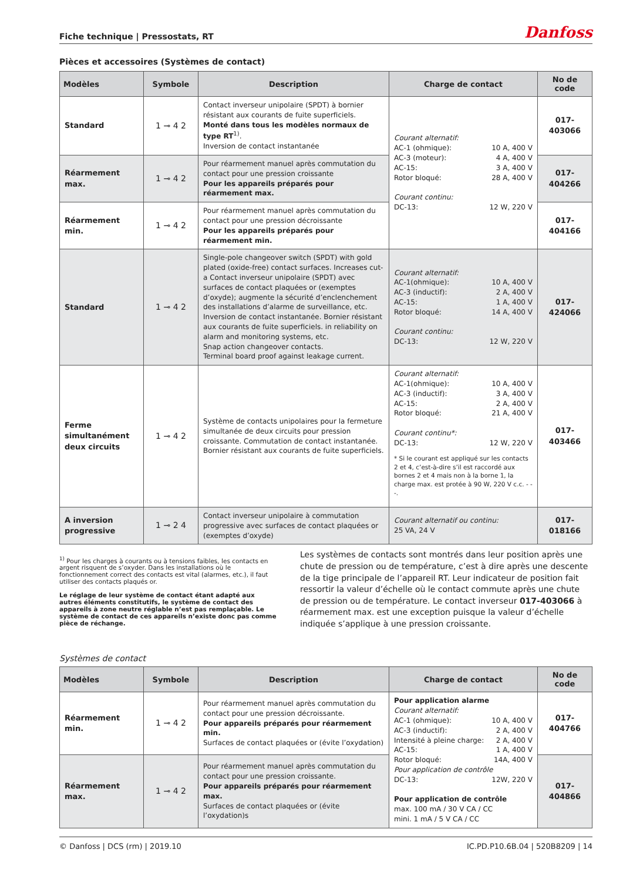Fiche technique | Pressostats, RT Danfoss
Pièces et accessoires (Systèmes de contact)
| Modèles | Symbole | Description | Charge de contact | No de code |
| --- | --- | --- | --- | --- |
| Standard | 1 ⊸ 4 2 | Contact inverseur unipolaire (SPDT) à bornier résistant aux courants de fuite superficiels. Monté dans tous les modèles normaux de type RT<sup>1)</sup>. Inversion de contact instantanée | Courant alternatif: AC-1 (ohmique): 10 A, 400 V AC-3 (moteur): 4 A, 400 V AC-15: 3 A, 400 V Rotor bloqué: 28 A, 400 V Courant continu: DC-13: 12 W, 220 V | 017-403066 |
| Réarmement max. | 1 ⊸ 4 2 | Pour réarmement manuel après commutation du contact pour une pression croissante Pour les appareils préparés pour réarmement max. | | 017-404266 |
| Réarmement min. | 1 ⊸ 4 2 | Pour réarmement manuel après commutation du contact pour une pression décroissante Pour les appareils préparés pour réarmement min. | | 017-404166 |
| Standard | 1 ⊸ 4 2 | Single-pole changeover switch (SPDT) with gold plated (oxide-free) contact surfaces. Increases cut-a Contact inverseur unipolaire (SPDT) avec surfaces de contact plaquées or (exemptes d’oxyde); augmente la sécurité d’enclenchement des installations d’alarme de surveillance, etc. Inversion de contact instantanée. Bornier résistant aux courants de fuite superficiels. in reliability on alarm and monitoring systems, etc. Snap action changeover contacts. Terminal board proof against leakage current. | Courant alternatif: AC-1(ohmique): 10 A, 400 V AC-3 (inductif): 2 A, 400 V AC-15: 1 A, 400 V Rotor bloqué: 14 A, 400 V Courant continu: DC-13: 12 W, 220 V | 017-424066 |
| Ferme simultanément deux circuits | 1 ⊸ 4 2 | Système de contacts unipolaires pour la fermeture simultanée de deux circuits pour pression croissante. Commutation de contact instantanée. Bornier résistant aux courants de fuite superficiels. | Courant alternatif: AC-1(ohmique): 10 A, 400 V AC-3 (inductif): 3 A, 400 V AC-15: 2 A, 400 V Rotor bloqué: 21 A, 400 V Courant continu*: DC-13: 12 W, 220 V * Si le courant est appliqué sur les contacts 2 et 4, c’est-à-dire s’il est raccordé aux bornes 2 et 4 mais non à la borne 1, la charge max. est protée à 90 W, 220 V c.c. - - -. | 017-403466 |
| A inversion progressive | 1 ⊸ 2 4 | Contact inverseur unipolaire à commutation progressive avec surfaces de contact plaquées or (exemptes d’oxyde) | Courant alternatif ou continu: 25 VA, 24 V | 017-018166 |
<sup>1)</sup> Pour les charges à courants ou à tensions faibles, les contacts en argent risquent de s’oxyder. Dans les installations où le fonctionnement correct des contacts est vital (alarmes, etc.), il faut utiliser des contacts plaqués or.
Le réglage de leur système de contact étant adapté aux autres éléments constitutifs, le système de contact des appareils à zone neutre réglable n’est pas remplaçable. Le système de contact de ces appareils n’existe donc pas comme pièce de réchange.
Les systèmes de contacts sont montrés dans leur position après une chute de pression ou de température, c’est à dire après une descente de la tige principale de l’appareil RT. Leur indicateur de position fait ressortir la valeur d’échelle où le contact commute après une chute de pression ou de température. Le contact inverseur 017-403066 à réarmement max. est une exception puisque la valeur d’échelle indiquée s’applique à une pression croissante.
Systèmes de contact
| Modèles | Symbole | Description | Charge de contact | No de code |
| --- | --- | --- | --- | --- |
| Réarmement min. | 1 ⊸ 4 2 | Pour réarmement manuel après commutation du contact pour une pression décroissante. Pour appareils préparés pour réarmement min. Surfaces de contact plaquées or (évite l’oxydation) | Pour application alarme Courant alternatif: AC-1 (ohmique): 10 A, 400 V AC-3 (inductif): 2 A, 400 V Intensité à pleine charge: 2 A, 400 V AC-15: 1 A, 400 V Rotor bloqué: 14A, 400 V Pour application de contrôle DC-13: 12W, 220 V Pour application de contrôle max. 100 mA / 30 V CA / CC mini. 1 mA / 5 V CA / CC | 017-404766 |
| Réarmement max. | 1 ⊸ 4 2 | Pour réarmement manuel après commutation du contact pour une pression croissante. Pour appareils préparés pour réarmement max. Surfaces de contact plaquées or (évite l’oxydation)s | | 017-404866 |
© Danfoss | DCS (rm) | 2019.10 IC.PD.P10.6B.04 | 520B8209 | 14